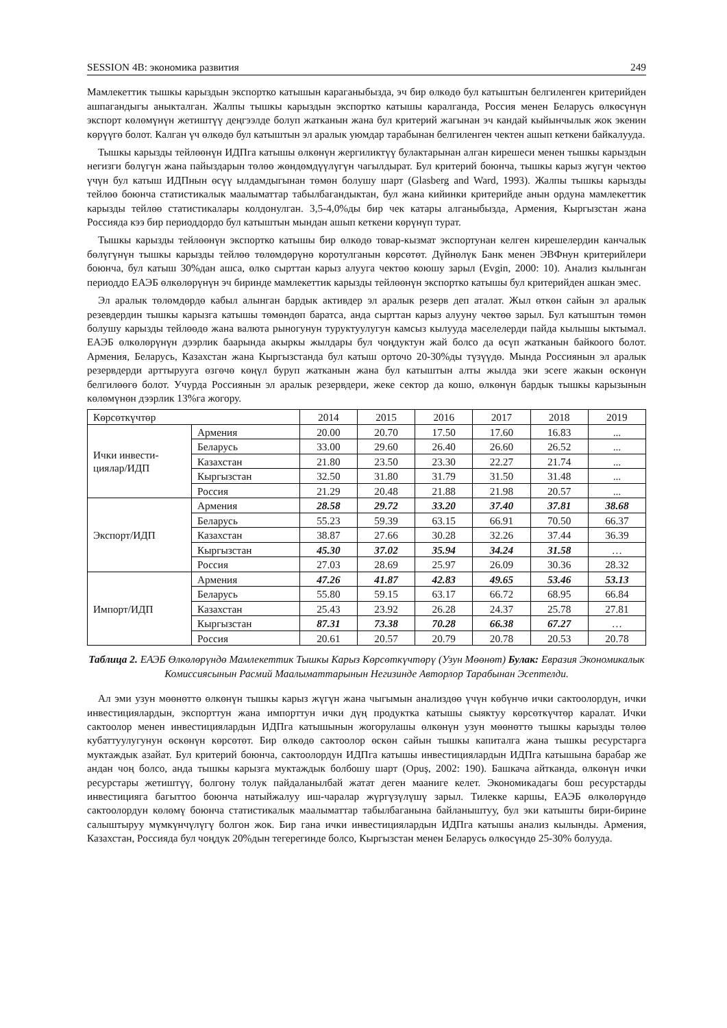SESSION 4B: экономика развития 249
Мамлекеттик тышкы карыздын экспортко катышын караганыбызда, эч бир өлкөдө бул катыштын белгиленген критерийден ашпагандыгы аныкталган. Жалпы тышкы карыздын экспортко катышы каралганда, Россия менен Беларусь өлкөсүнүн экспорт көлөмүнүн жетиштүү деңгээлде болуп жатканын жана бул критерий жагынан эч кандай кыйынчылык жок экенин көрүүгө болот. Калган үч өлкөдө бул катыштын эл аралык уюмдар тарабынан белгиленген чектен ашып кеткени байкалууда.
Тышкы карызды тейлөөнүн ИДПга катышы өлкөнүн жергиликтүү булактарынан алган кирешеси менен тышкы карыздын негизги бөлүгүн жана пайыздарын төлөө жөндөмдүүлүгүн чагылдырат. Бул критерий боюнча, тышкы карыз жүгүн чектөө үчүн бул катыш ИДПнын өсүү ылдамдыгынан төмөн болушу шарт (Glasberg and Ward, 1993). Жалпы тышкы карызды тейлөө боюнча статистикалык маалыматтар табылбагандыктан, бул жана кийинки критерийде анын ордуна мамлекеттик карызды тейлөө статистикалары колдонулган. 3,5-4,0%ды бир чек катары алганыбызда, Армения, Кыргызстан жана Россияда кээ бир периоддордо бул катыштын мындан ашып кеткени көрүнүп турат.
Тышкы карызды тейлөөнүн экспортко катышы бир өлкөдө товар-кызмат экспортунан келген кирешелердин канчалык бөлүгүнүн тышкы карызды тейлөө төлөмдөрүнө коротулганын көрсөтөт. Дүйнөлүк Банк менен ЭВФнун критерийлери боюнча, бул катыш 30%дан ашса, өлкө сырттан карыз алууга чектөө коюшу зарыл (Evgin, 2000: 10). Анализ кылынган периоддо ЕАЭБ өлкөлөрүнүн эч биринде мамлекеттик карызды тейлөөнүн экспортко катышы бул критерийден ашкан эмес.
Эл аралык төлөмдөрдө кабыл алынган бардык активдер эл аралык резерв деп аталат. Жыл өткөн сайын эл аралык резевдердин тышкы карызга катышы төмөндөп баратса, анда сырттан карыз алууну чектөө зарыл. Бул катыштын төмөн болушу карызды тейлөөдө жана валюта рыногунун туруктуулугун камсыз кылууда маселелерди пайда кылышы ыктымал. ЕАЭБ өлкөлөрүнүн дээрлик баарында акыркы жылдары бул чоңдуктун жай болсо да өсүп жатканын байкоого болот. Армения, Беларусь, Казахстан жана Кыргызстанда бул катыш орточо 20-30%ды түзүүдө. Мында Россиянын эл аралык резервдерди арттырууга өзгөчө көңүл буруп жатканын жана бул катыштын алты жылда эки эсеге жакын өскөнүн белгилөөгө болот. Учурда Россиянын эл аралык резервдери, жеке сектор да кошо, өлкөнүн бардык тышкы карызынын көлөмүнөн дээрлик 13%га жогору.
| Көрсөткүчтөр | | 2014 | 2015 | 2016 | 2017 | 2018 | 2019 |
| Ички инвести-циялар/ИДП | Армения | 20.00 | 20.70 | 17.50 | 17.60 | 16.83 | ... |
| | Беларусь | 33.00 | 29.60 | 26.40 | 26.60 | 26.52 | ... |
| | Казахстан | 21.80 | 23.50 | 23.30 | 22.27 | 21.74 | ... |
| | Кыргызстан | 32.50 | 31.80 | 31.79 | 31.50 | 31.48 | ... |
| | Россия | 21.29 | 20.48 | 21.88 | 21.98 | 20.57 | ... |
| Экспорт/ИДП | Армения | 28.58 | 29.72 | 33.20 | 37.40 | 37.81 | 38.68 |
| | Беларусь | 55.23 | 59.39 | 63.15 | 66.91 | 70.50 | 66.37 |
| | Казахстан | 38.87 | 27.66 | 30.28 | 32.26 | 37.44 | 36.39 |
| | Кыргызстан | 45.30 | 37.02 | 35.94 | 34.24 | 31.58 | … |
| | Россия | 27.03 | 28.69 | 25.97 | 26.09 | 30.36 | 28.32 |
| Импорт/ИДП | Армения | 47.26 | 41.87 | 42.83 | 49.65 | 53.46 | 53.13 |
| | Беларусь | 55.80 | 59.15 | 63.17 | 66.72 | 68.95 | 66.84 |
| | Казахстан | 25.43 | 23.92 | 26.28 | 24.37 | 25.78 | 27.81 |
| | Кыргызстан | 87.31 | 73.38 | 70.28 | 66.38 | 67.27 | … |
| | Россия | 20.61 | 20.57 | 20.79 | 20.78 | 20.53 | 20.78 |
Таблица 2. ЕАЭБ Өлкөлөрүндө Мамлекеттик Тышкы Карыз Көрсөткүчтөрү (Узун Мөөнөт) Булак: Евразия Экономикалык Комиссиясынын Расмий Маалыматтарынын Негизинде Авторлор Тарабынан Эсептелди.
Ал эми узун мөөнөттө өлкөнүн тышкы карыз жүгүн жана чыгымын анализдөө үчүн көбүнчө ички сактоолордун, ички инвестициялардын, экспорттун жана импорттун ички дүң продуктка катышы сыяктуу көрсөткүчтөр каралат. Ички сактоолор менен инвестициялардын ИДПга катышынын жогорулашы өлкөнүн узун мөөнөттө тышкы карызды төлөө кубаттуулугунун өскөнүн көрсөтөт. Бир өлкөдө сактоолор өскөн сайын тышкы капиталга жана тышкы ресурстарга муктаждык азайат. Бул критерий боюнча, сактоолордун ИДПга катышы инвестициялардын ИДПга катышына барабар же андан чоң болсо, анда тышкы карызга муктаждык болбошу шарт (Opuş, 2002: 190). Башкача айтканда, өлкөнүн ички ресурстары жетиштүү, болгону толук пайдаланылбай жатат деген мааниге келет. Экономикадагы бош ресурстарды инвестицияга багыттоо боюнча натыйжалуу иш-чаралар жүргүзүлүшү зарыл. Тилекке каршы, ЕАЭБ өлкөлөрүндө сактоолордун көлөмү боюнча статистикалык маалыматтар табылбаганына байланыштуу, бул эки катышты бири-бирине салыштыруу мүмкүнчүлүгү болгон жок. Бир гана ички инвестициялардын ИДПга катышы анализ кылынды. Армения, Казахстан, Россияда бул чоңдук 20%дын тегерегинде болсо, Кыргызстан менен Беларусь өлкөсүндө 25-30% болууда.